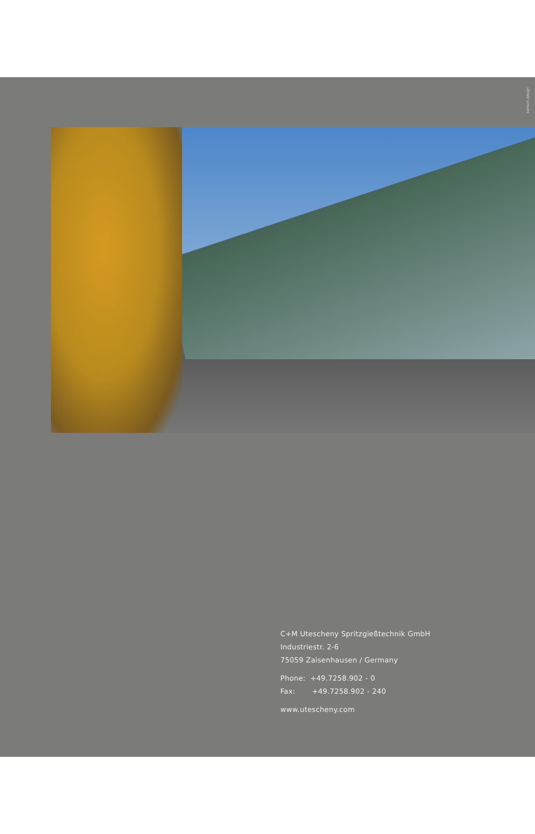bertsch.design
C+M Utescheny Spritzgießtechnik GmbH
Industriestr. 2-6
75059 Zaisenhausen / Germany
Phone: +49.7258.902 - 0
Fax: +49.7258.902 - 240
www.utescheny.com